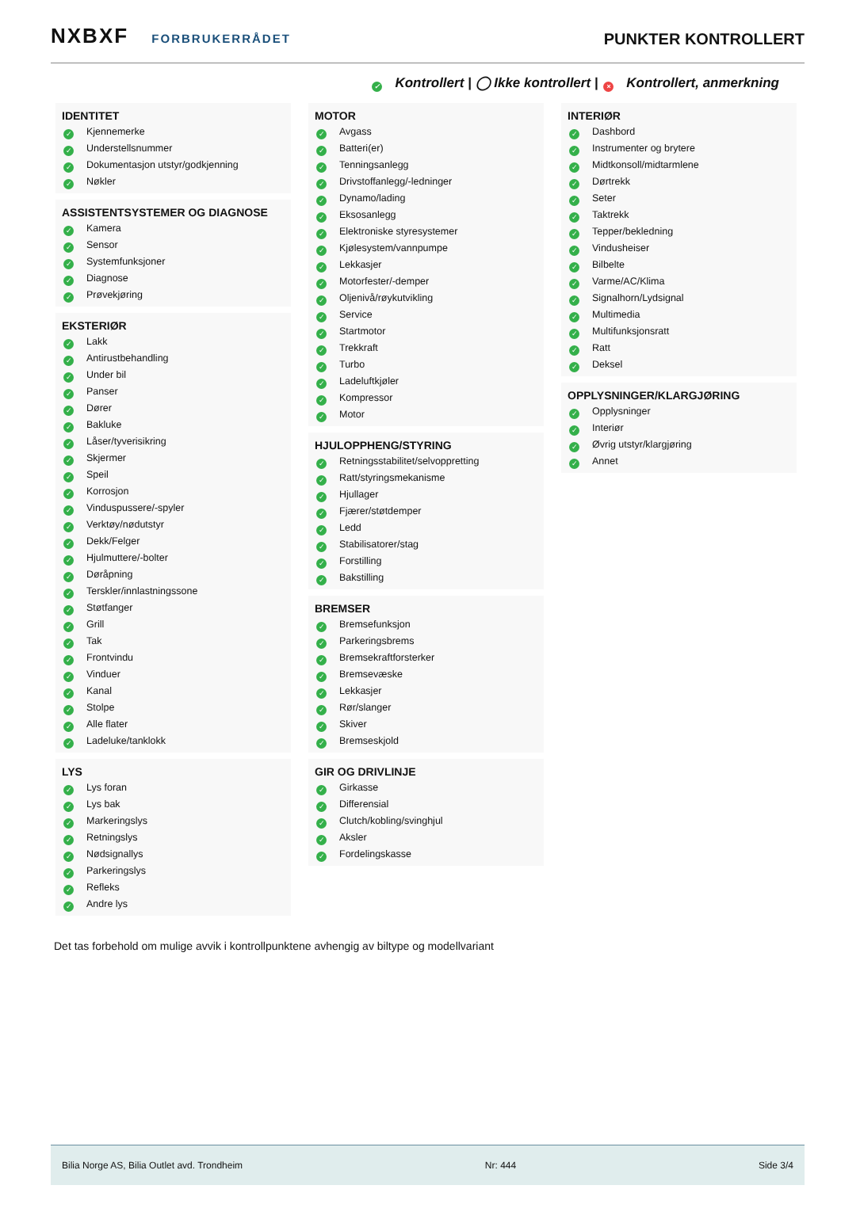NXBXF FORBRUKERRÅDET
PUNKTER KONTROLLERT
✓ Kontrollert | ◯ Ikke kontrollert | × Kontrollert, anmerkning
IDENTITET
✓ Kjennemerke
✓ Understellsnummer
✓ Dokumentasjon utstyr/godkjenning
✓ Nøkler
ASSISTENTSYSTEMER OG DIAGNOSE
✓ Kamera
✓ Sensor
✓ Systemfunksjoner
✓ Diagnose
✓ Prøvekjøring
EKSTERIØR
✓ Lakk
✓ Antirustbehandling
✓ Under bil
✓ Panser
✓ Dører
✓ Bakluke
✓ Låser/tyverisikring
✓ Skjermer
✓ Speil
✓ Korrosjon
✓ Vinduspussere/-spyler
✓ Verktøy/nødutstyr
✓ Dekk/Felger
✓ Hjulmuttere/-bolter
✓ Døråpning
✓ Terskler/innlastningssone
✓ Støtfanger
✓ Grill
✓ Tak
✓ Frontvindu
✓ Vinduer
✓ Kanal
✓ Stolpe
✓ Alle flater
✓ Ladeluke/tanklokk
LYS
✓ Lys foran
✓ Lys bak
✓ Markeringslys
✓ Retningslys
✓ Nødsignallys
✓ Parkeringslys
✓ Refleks
✓ Andre lys
MOTOR
✓ Avgass
✓ Batteri(er)
✓ Tenningsanlegg
✓ Drivstoffanlegg/-ledninger
✓ Dynamo/lading
✓ Eksosanlegg
✓ Elektroniske styresystemer
✓ Kjølesystem/vannpumpe
✓ Lekkasjer
✓ Motorfester/-demper
✓ Oljenivå/røykutvikling
✓ Service
✓ Startmotor
✓ Trekkraft
✓ Turbo
✓ Ladeluftkjøler
✓ Kompressor
✓ Motor
HJULOPPHENG/STYRING
✓ Retningsstabilitet/selvoppretting
✓ Ratt/styringsmekanisme
✓ Hjullager
✓ Fjærer/støtdemper
✓ Ledd
✓ Stabilisatorer/stag
✓ Forstilling
✓ Bakstilling
BREMSER
✓ Bremsefunksjon
✓ Parkeringsbrems
✓ Bremsekraftforsterker
✓ Bremsevæske
✓ Lekkasjer
✓ Rør/slanger
✓ Skiver
✓ Bremseskjold
GIR OG DRIVLINJE
✓ Girkasse
✓ Differensial
✓ Clutch/kobling/svinghjul
✓ Aksler
✓ Fordelingskasse
INTERIØR
✓ Dashbord
✓ Instrumenter og brytere
✓ Midtkonsoll/midtarmlene
✓ Dørtrekk
✓ Seter
✓ Taktrekk
✓ Tepper/bekledning
✓ Vindusheiser
✓ Bilbelte
✓ Varme/AC/Klima
✓ Signalhorn/Lydsignal
✓ Multimedia
✓ Multifunksjonsratt
✓ Ratt
✓ Deksel
OPPLYSNINGER/KLARGJØRING
✓ Opplysninger
✓ Interiør
✓ Øvrig utstyr/klargjøring
✓ Annet
Det tas forbehold om mulige avvik i kontrollpunktene avhengig av biltype og modellvariant
Bilia Norge AS, Bilia Outlet avd. Trondheim Nr: 444 Side 3/4